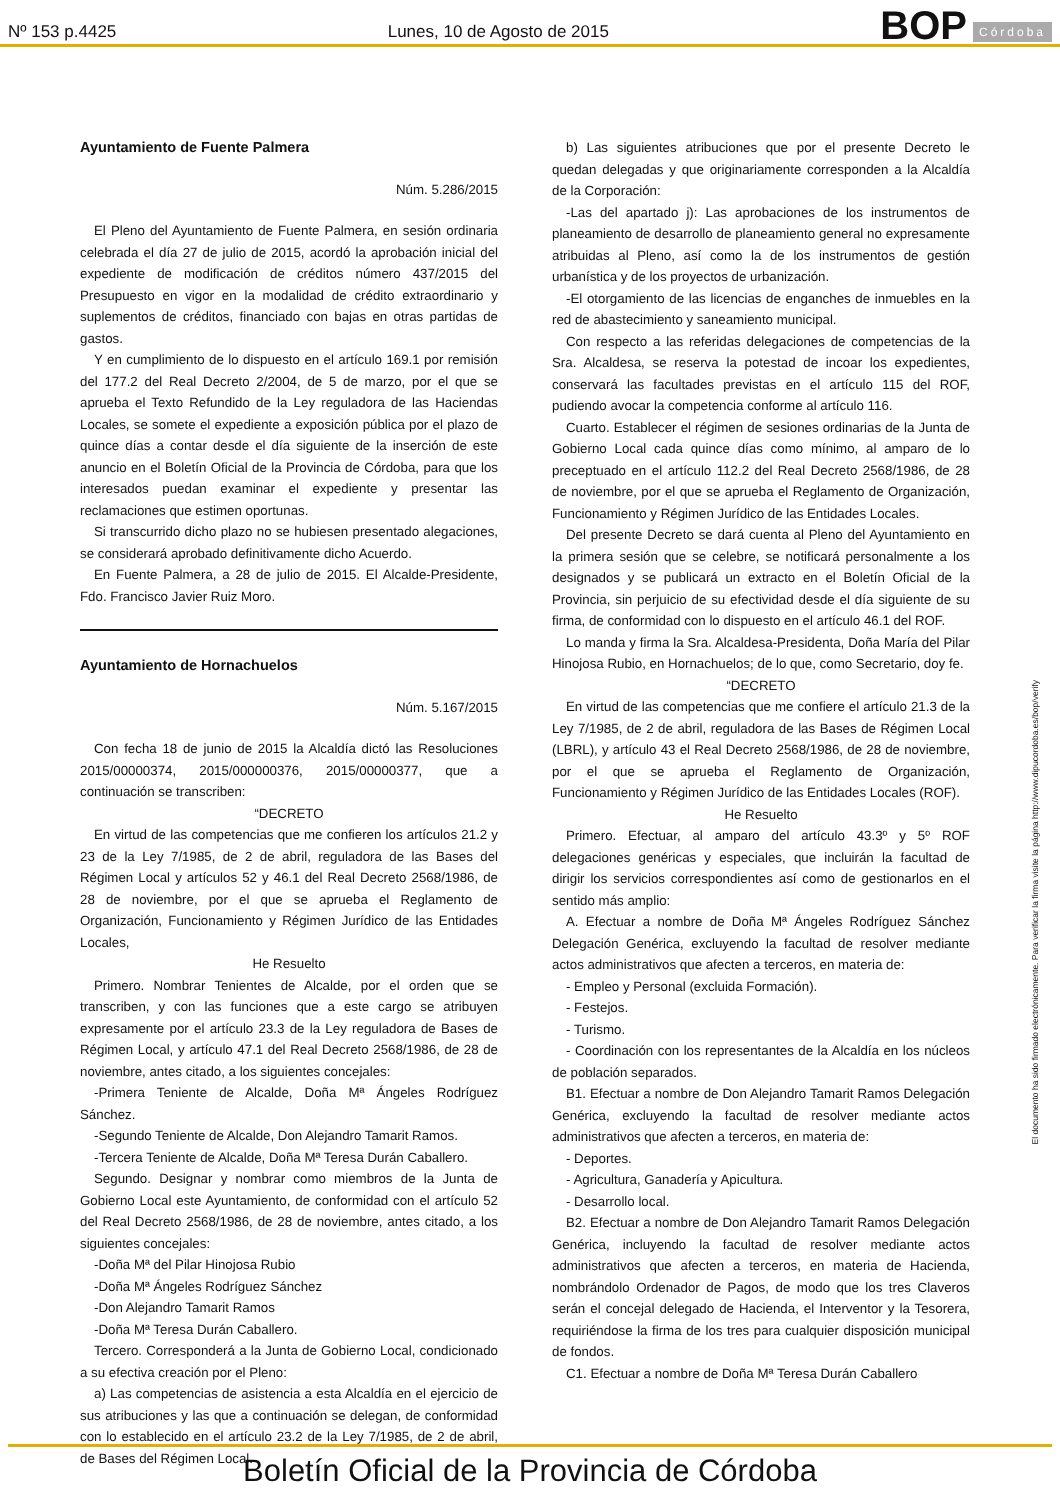Nº 153 p.4425 Lunes, 10 de Agosto de 2015 BOP Córdoba
Ayuntamiento de Fuente Palmera
Núm. 5.286/2015
El Pleno del Ayuntamiento de Fuente Palmera, en sesión ordinaria celebrada el día 27 de julio de 2015, acordó la aprobación inicial del expediente de modificación de créditos número 437/2015 del Presupuesto en vigor en la modalidad de crédito extraordinario y suplementos de créditos, financiado con bajas en otras partidas de gastos.
Y en cumplimiento de lo dispuesto en el artículo 169.1 por remisión del 177.2 del Real Decreto 2/2004, de 5 de marzo, por el que se aprueba el Texto Refundido de la Ley reguladora de las Haciendas Locales, se somete el expediente a exposición pública por el plazo de quince días a contar desde el día siguiente de la inserción de este anuncio en el Boletín Oficial de la Provincia de Córdoba, para que los interesados puedan examinar el expediente y presentar las reclamaciones que estimen oportunas.
Si transcurrido dicho plazo no se hubiesen presentado alegaciones, se considerará aprobado definitivamente dicho Acuerdo.
En Fuente Palmera, a 28 de julio de 2015. El Alcalde-Presidente, Fdo. Francisco Javier Ruiz Moro.
Ayuntamiento de Hornachuelos
Núm. 5.167/2015
Con fecha 18 de junio de 2015 la Alcaldía dictó las Resoluciones 2015/00000374, 2015/000000376, 2015/00000377, que a continuación se transcriben:
“DECRETO
En virtud de las competencias que me confieren los artículos 21.2 y 23 de la Ley 7/1985, de 2 de abril, reguladora de las Bases del Régimen Local y artículos 52 y 46.1 del Real Decreto 2568/1986, de 28 de noviembre, por el que se aprueba el Reglamento de Organización, Funcionamiento y Régimen Jurídico de las Entidades Locales,
He Resuelto
Primero. Nombrar Tenientes de Alcalde, por el orden que se transcriben, y con las funciones que a este cargo se atribuyen expresamente por el artículo 23.3 de la Ley reguladora de Bases de Régimen Local, y artículo 47.1 del Real Decreto 2568/1986, de 28 de noviembre, antes citado, a los siguientes concejales:
-Primera Teniente de Alcalde, Doña Mª Ángeles Rodríguez Sánchez.
-Segundo Teniente de Alcalde, Don Alejandro Tamarit Ramos.
-Tercera Teniente de Alcalde, Doña Mª Teresa Durán Caballero.
Segundo. Designar y nombrar como miembros de la Junta de Gobierno Local este Ayuntamiento, de conformidad con el artículo 52 del Real Decreto 2568/1986, de 28 de noviembre, antes citado, a los siguientes concejales:
-Doña Mª del Pilar Hinojosa Rubio
-Doña Mª Ángeles Rodríguez Sánchez
-Don Alejandro Tamarit Ramos
-Doña Mª Teresa Durán Caballero.
Tercero. Corresponderá a la Junta de Gobierno Local, condicionado a su efectiva creación por el Pleno:
a) Las competencias de asistencia a esta Alcaldía en el ejercicio de sus atribuciones y las que a continuación se delegan, de conformidad con lo establecido en el artículo 23.2 de la Ley 7/1985, de 2 de abril, de Bases del Régimen Local.
b) Las siguientes atribuciones que por el presente Decreto le quedan delegadas y que originariamente corresponden a la Alcaldía de la Corporación:
-Las del apartado j): Las aprobaciones de los instrumentos de planeamiento de desarrollo de planeamiento general no expresamente atribuidas al Pleno, así como la de los instrumentos de gestión urbanística y de los proyectos de urbanización.
-El otorgamiento de las licencias de enganches de inmuebles en la red de abastecimiento y saneamiento municipal.
Con respecto a las referidas delegaciones de competencias de la Sra. Alcaldesa, se reserva la potestad de incoar los expedientes, conservará las facultades previstas en el artículo 115 del ROF, pudiendo avocar la competencia conforme al artículo 116.
Cuarto. Establecer el régimen de sesiones ordinarias de la Junta de Gobierno Local cada quince días como mínimo, al amparo de lo preceptuado en el artículo 112.2 del Real Decreto 2568/1986, de 28 de noviembre, por el que se aprueba el Reglamento de Organización, Funcionamiento y Régimen Jurídico de las Entidades Locales.
Del presente Decreto se dará cuenta al Pleno del Ayuntamiento en la primera sesión que se celebre, se notificará personalmente a los designados y se publicará un extracto en el Boletín Oficial de la Provincia, sin perjuicio de su efectividad desde el día siguiente de su firma, de conformidad con lo dispuesto en el artículo 46.1 del ROF.
Lo manda y firma la Sra. Alcaldesa-Presidenta, Doña María del Pilar Hinojosa Rubio, en Hornachuelos; de lo que, como Secretario, doy fe.
“DECRETO
En virtud de las competencias que me confiere el artículo 21.3 de la Ley 7/1985, de 2 de abril, reguladora de las Bases de Régimen Local (LBRL), y artículo 43 el Real Decreto 2568/1986, de 28 de noviembre, por el que se aprueba el Reglamento de Organización, Funcionamiento y Régimen Jurídico de las Entidades Locales (ROF).
He Resuelto
Primero. Efectuar, al amparo del artículo 43.3º y 5º ROF delegaciones genéricas y especiales, que incluirán la facultad de dirigir los servicios correspondientes así como de gestionarlos en el sentido más amplio:
A. Efectuar a nombre de Doña Mª Ángeles Rodríguez Sánchez Delegación Genérica, excluyendo la facultad de resolver mediante actos administrativos que afecten a terceros, en materia de:
- Empleo y Personal (excluida Formación).
- Festejos.
- Turismo.
- Coordinación con los representantes de la Alcaldía en los núcleos de población separados.
B1. Efectuar a nombre de Don Alejandro Tamarit Ramos Delegación Genérica, excluyendo la facultad de resolver mediante actos administrativos que afecten a terceros, en materia de:
- Deportes.
- Agricultura, Ganadería y Apicultura.
- Desarrollo local.
B2. Efectuar a nombre de Don Alejandro Tamarit Ramos Delegación Genérica, incluyendo la facultad de resolver mediante actos administrativos que afecten a terceros, en materia de Hacienda, nombrándolo Ordenador de Pagos, de modo que los tres Claveros serán el concejal delegado de Hacienda, el Interventor y la Tesorera, requiriéndose la firma de los tres para cualquier disposición municipal de fondos.
C1. Efectuar a nombre de Doña Mª Teresa Durán Caballero
El documento ha sido firmado electrónicamente. Para verificar la firma visite la página http://www.dipucordoba.es/bop/verify
Boletín Oficial de la Provincia de Córdoba